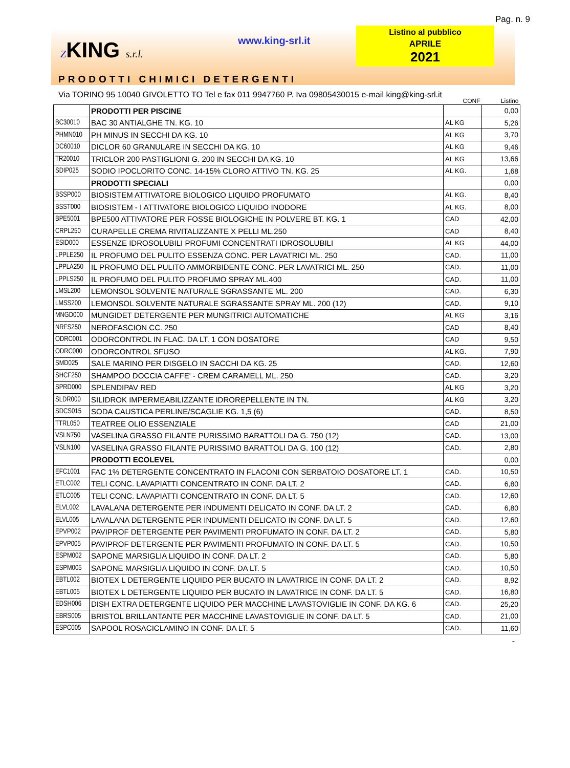Pag. n. 9
ZKING s.r.l. www.king-srl.it
Listino al pubblico
APRILE
2021
PRODOTTI CHIMICI DETERGENTI Via TORINO 95 10040 GIVOLETTO TO Tel e fax 011 9947760 P. Iva 09805430015 e-mail king@king-srl.it
| | | CONF | Listino |
| --- | --- | --- | --- |
| | PRODOTTI PER PISCINE | | 0,00 |
| BC30010 | BAC 30 ANTIALGHE TN. KG. 10 | AL KG | 5,26 |
| PHMN010 | PH MINUS IN SECCHI DA KG. 10 | AL KG | 3,70 |
| DC60010 | DICLOR 60 GRANULARE IN SECCHI DA KG. 10 | AL KG | 9,46 |
| TR20010 | TRICLOR 200 PASTIGLIONI G. 200 IN SECCHI DA KG. 10 | AL KG | 13,66 |
| SDIP025 | SODIO IPOCLORITO CONC. 14-15% CLORO ATTIVO TN. KG. 25 | AL KG. | 1,68 |
| | PRODOTTI SPECIALI | | 0,00 |
| BSSP000 | BIOSISTEM ATTIVATORE BIOLOGICO LIQUIDO PROFUMATO | AL KG. | 8,40 |
| BSST000 | BIOSISTEM - I ATTIVATORE BIOLOGICO LIQUIDO INODORE | AL KG. | 8,00 |
| BPE5001 | BPE500 ATTIVATORE PER FOSSE BIOLOGICHE IN POLVERE BT. KG. 1 | CAD | 42,00 |
| CRPL250 | CURAPELLE CREMA RIVITALIZZANTE X PELLI ML.250 | CAD | 8,40 |
| ESID000 | ESSENZE IDROSOLUBILI PROFUMI CONCENTRATI IDROSOLUBILI | AL KG | 44,00 |
| LPPLE250 | IL PROFUMO DEL PULITO ESSENZA CONC. PER LAVATRICI ML. 250 | CAD. | 11,00 |
| LPPLA250 | IL PROFUMO DEL PULITO AMMORBIDENTE CONC. PER LAVATRICI ML. 250 | CAD. | 11,00 |
| LPPLS250 | IL PROFUMO DEL PULITO PROFUMO SPRAY ML.400 | CAD. | 11,00 |
| LMSL200 | LEMONSOL SOLVENTE NATURALE SGRASSANTE ML. 200 | CAD. | 6,30 |
| LMSS200 | LEMONSOL SOLVENTE NATURALE SGRASSANTE SPRAY ML. 200 (12) | CAD. | 9,10 |
| MNGD000 | MUNGIDET DETERGENTE PER MUNGITRICI AUTOMATICHE | AL KG | 3,16 |
| NRFS250 | NEROFASCION CC. 250 | CAD | 8,40 |
| ODRC001 | ODORCONTROL IN FLAC. DA LT. 1 CON DOSATORE | CAD | 9,50 |
| ODRC000 | ODORCONTROL SFUSO | AL KG. | 7,90 |
| SMD025 | SALE MARINO PER DISGELO IN SACCHI DA KG. 25 | CAD. | 12,60 |
| SHCF250 | SHAMPOO DOCCIA CAFFE' - CREM CARAMELL ML. 250 | CAD. | 3,20 |
| SPRD000 | SPLENDIPAV RED | AL KG | 3,20 |
| SLDR000 | SILIDROK IMPERMEABILIZZANTE IDROREPELLENTE IN TN. | AL KG | 3,20 |
| SDCS015 | SODA CAUSTICA PERLINE/SCAGLIE KG. 1,5 (6) | CAD. | 8,50 |
| TTRL050 | TEATREE OLIO ESSENZIALE | CAD | 21,00 |
| VSLN750 | VASELINA GRASSO FILANTE PURISSIMO BARATTOLI DA G. 750 (12) | CAD. | 13,00 |
| VSLN100 | VASELINA GRASSO FILANTE PURISSIMO BARATTOLI DA G. 100 (12) | CAD. | 2,80 |
| | PRODOTTI ECOLEVEL | | 0,00 |
| EFC1001 | FAC 1% DETERGENTE CONCENTRATO IN FLACONI CON SERBATOIO DOSATORE LT. 1 | CAD. | 10,50 |
| ETLC002 | TELI CONC. LAVAPIATTI CONCENTRATO IN CONF. DA LT. 2 | CAD. | 6,80 |
| ETLC005 | TELI CONC. LAVAPIATTI CONCENTRATO IN CONF. DA LT. 5 | CAD. | 12,60 |
| ELVL002 | LAVALANA DETERGENTE PER INDUMENTI DELICATO IN CONF. DA LT. 2 | CAD. | 6,80 |
| ELVL005 | LAVALANA DETERGENTE PER INDUMENTI DELICATO IN CONF. DA LT. 5 | CAD. | 12,60 |
| EPVP002 | PAVIPROF DETERGENTE PER PAVIMENTI PROFUMATO IN CONF. DA LT. 2 | CAD. | 5,80 |
| EPVP005 | PAVIPROF DETERGENTE PER PAVIMENTI PROFUMATO IN CONF. DA LT. 5 | CAD. | 10,50 |
| ESPM002 | SAPONE MARSIGLIA LIQUIDO IN CONF. DA LT. 2 | CAD. | 5,80 |
| ESPM005 | SAPONE MARSIGLIA LIQUIDO IN CONF. DA LT. 5 | CAD. | 10,50 |
| EBTL002 | BIOTEX L DETERGENTE LIQUIDO PER BUCATO IN LAVATRICE IN CONF. DA LT. 2 | CAD. | 8,92 |
| EBTL005 | BIOTEX L DETERGENTE LIQUIDO PER BUCATO IN LAVATRICE IN CONF. DA LT. 5 | CAD. | 16,80 |
| EDSH006 | DISH EXTRA DETERGENTE LIQUIDO PER MACCHINE LAVASTOVIGLIE IN CONF. DA KG. 6 | CAD. | 25,20 |
| EBRS005 | BRISTOL BRILLANTANTE PER MACCHINE LAVASTOVIGLIE IN CONF. DA LT. 5 | CAD. | 21,00 |
| ESPC005 | SAPOOL ROSACICLAMINO IN CONF. DA LT. 5 | CAD. | 11,60 |
-